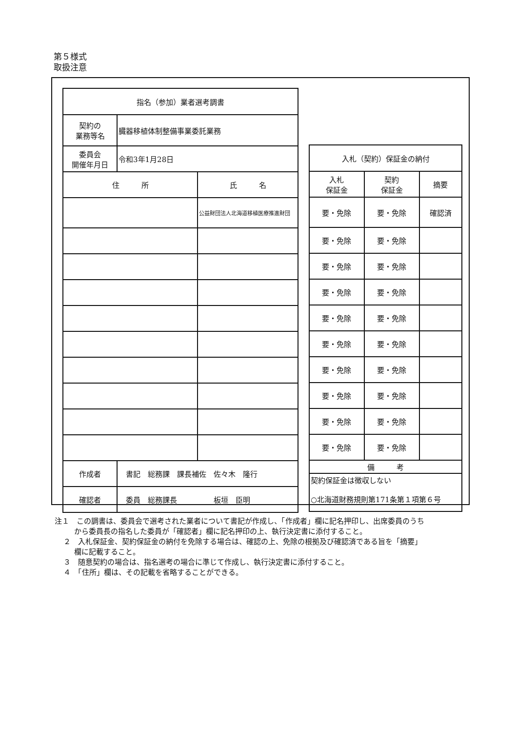第５様式
取扱注意
| 指名（参加）業者選考調書 | | |
| --- | --- | --- |
| 契約の 業務等名 | 臓器移植体制整備事業委託業務 | |
| 委員会 開催年月日 | 令和3年1月28日 | |
| 住 所 | | 氏 名 |
| | | 公益財団法人北海道移植医療推進財団 |
| 作成者 | 書記 総務課 課長補佐 佐々木 隆行 | |
| 確認者 | 委員 総務課長 板垣 臣明 | |
| 入札（契約）保証金の納付 | | |
| --- | --- | --- |
| 入札 保証金 | 契約 保証金 | 摘要 |
| 要・免除 | 要・免除 | 確認済 |
| 要・免除 | 要・免除 | |
| 要・免除 | 要・免除 | |
| 要・免除 | 要・免除 | |
| 要・免除 | 要・免除 | |
| 要・免除 | 要・免除 | |
| 要・免除 | 要・免除 | |
| 要・免除 | 要・免除 | |
| 要・免除 | 要・免除 | |
| 要・免除 | 要・免除 | |
| 備 考 | | |
| 契約保証金は徴収しない ○北海道財務規則第171条第１項第６号 | | |
注１　この調書は、委員会で選考された業者について書記が作成し、「作成者」欄に記名押印し、出席委員のうちから委員長の指名した委員が「確認者」欄に記名押印の上、執行決定書に添付すること。
２　入札保証金、契約保証金の納付を免除する場合は、確認の上、免除の根拠及び確認済である旨を「摘要」欄に記載すること。
３　随意契約の場合は、指名選考の場合に準じて作成し、執行決定書に添付すること。
４　「住所」欄は、その記載を省略することができる。